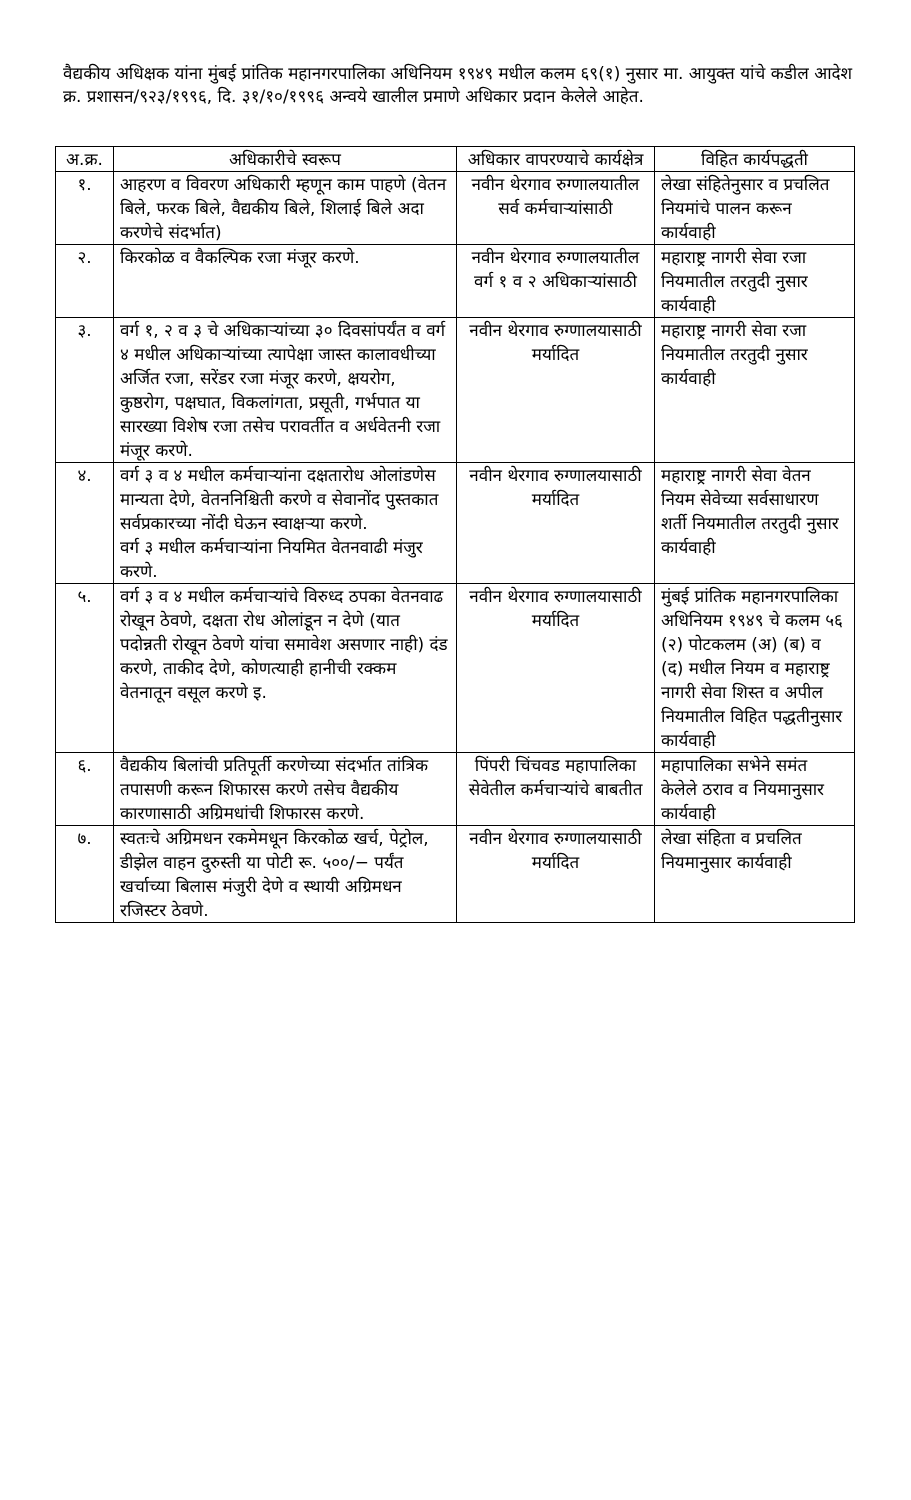वैद्यकीय अधिक्षक यांना मुंबई प्रांतिक महानगरपालिका अधिनियम १९४९ मधील कलम ६९(१) नुसार मा. आयुक्त यांचे कडील आदेश क्र. प्रशासन/९२३/१९९६, दि. ३१/१०/१९९६ अन्वये खालील प्रमाणे अधिकार प्रदान केलेले आहेत.
| अ.क्र. | अधिकारीचे स्वरूप | अधिकार वापरण्याचे कार्यक्षेत्र | विहित कार्यपद्धती |
| --- | --- | --- | --- |
| १. | आहरण व विवरण अधिकारी म्हणून काम पाहणे (वेतन बिले, फरक बिले, वैद्यकीय बिले, शिलाई बिले अदा करणेचे संदर्भात) | नवीन थेरगाव रुग्णालयातील सर्व कर्मचाऱ्यांसाठी | लेखा संहितेनुसार व प्रचलित नियमांचे पालन करून कार्यवाही |
| २. | किरकोळ व वैकल्पिक रजा मंजूर करणे. | नवीन थेरगाव रुग्णालयातील वर्ग १ व २ अधिकाऱ्यांसाठी | महाराष्ट्र नागरी सेवा रजा नियमातील तरतुदी नुसार कार्यवाही |
| ३. | वर्ग १, २ व ३ चे अधिकाऱ्यांच्या ३० दिवसांपर्यंत व वर्ग ४ मधील अधिकाऱ्यांच्या त्यापेक्षा जास्त कालावधीच्या अर्जित रजा, सरेंडर रजा मंजूर करणे, क्षयरोग, कुष्ठरोग, पक्षघात, विकलांगता, प्रसूती, गर्भपात या सारख्या विशेष रजा तसेच परावर्तीत व अर्धवेतनी रजा मंजूर करणे. | नवीन थेरगाव रुग्णालयासाठी मर्यादित | महाराष्ट्र नागरी सेवा रजा नियमातील तरतुदी नुसार कार्यवाही |
| ४. | वर्ग ३ व ४ मधील कर्मचाऱ्यांना दक्षतारोध ओलांडणेस मान्यता देणे, वेतननिश्चिती करणे व सेवानोंद पुस्तकात सर्वप्रकारच्या नोंदी घेऊन स्वाक्षऱ्या करणे. वर्ग ३ मधील कर्मचाऱ्यांना नियमित वेतनवाढी मंजुर करणे. | नवीन थेरगाव रुग्णालयासाठी मर्यादित | महाराष्ट्र नागरी सेवा वेतन नियम सेवेच्या सर्वसाधारण शर्ती नियमातील तरतुदी नुसार कार्यवाही |
| ५. | वर्ग ३ व ४ मधील कर्मचाऱ्यांचे विरुध्द ठपका वेतनवाढ रोखून ठेवणे, दक्षता रोध ओलांडून न देणे (यात पदोन्नती रोखून ठेवणे यांचा समावेश असणार नाही) दंड करणे, ताकीद देणे, कोणत्याही हानीची रक्कम वेतनातून वसूल करणे इ. | नवीन थेरगाव रुग्णालयासाठी मर्यादित | मुंबई प्रांतिक महानगरपालिका अधिनियम १९४९ चे कलम ५६ (२) पोटकलम (अ) (ब) व (द) मधील नियम व महाराष्ट्र नागरी सेवा शिस्त व अपील नियमातील विहित पद्धतीनुसार कार्यवाही |
| ६. | वैद्यकीय बिलांची प्रतिपूर्ती करणेच्या संदर्भात तांत्रिक तपासणी करून शिफारस करणे तसेच वैद्यकीय कारणासाठी अग्रिमधांची शिफारस करणे. | पिंपरी चिंचवड महापालिका सेवेतील कर्मचाऱ्यांचे बाबतीत | महापालिका सभेने समंत केलेले ठराव व नियमानुसार कार्यवाही |
| ७. | स्वतःचे अग्रिमधन रकमेमधून किरकोळ खर्च, पेट्रोल, डीझेल वाहन दुरुस्ती या पोटी रू. ५००/− पर्यंत खर्चाच्या बिलास मंजुरी देणे व स्थायी अग्रिमधन रजिस्टर ठेवणे. | नवीन थेरगाव रुग्णालयासाठी मर्यादित | लेखा संहिता व प्रचलित नियमानुसार कार्यवाही |